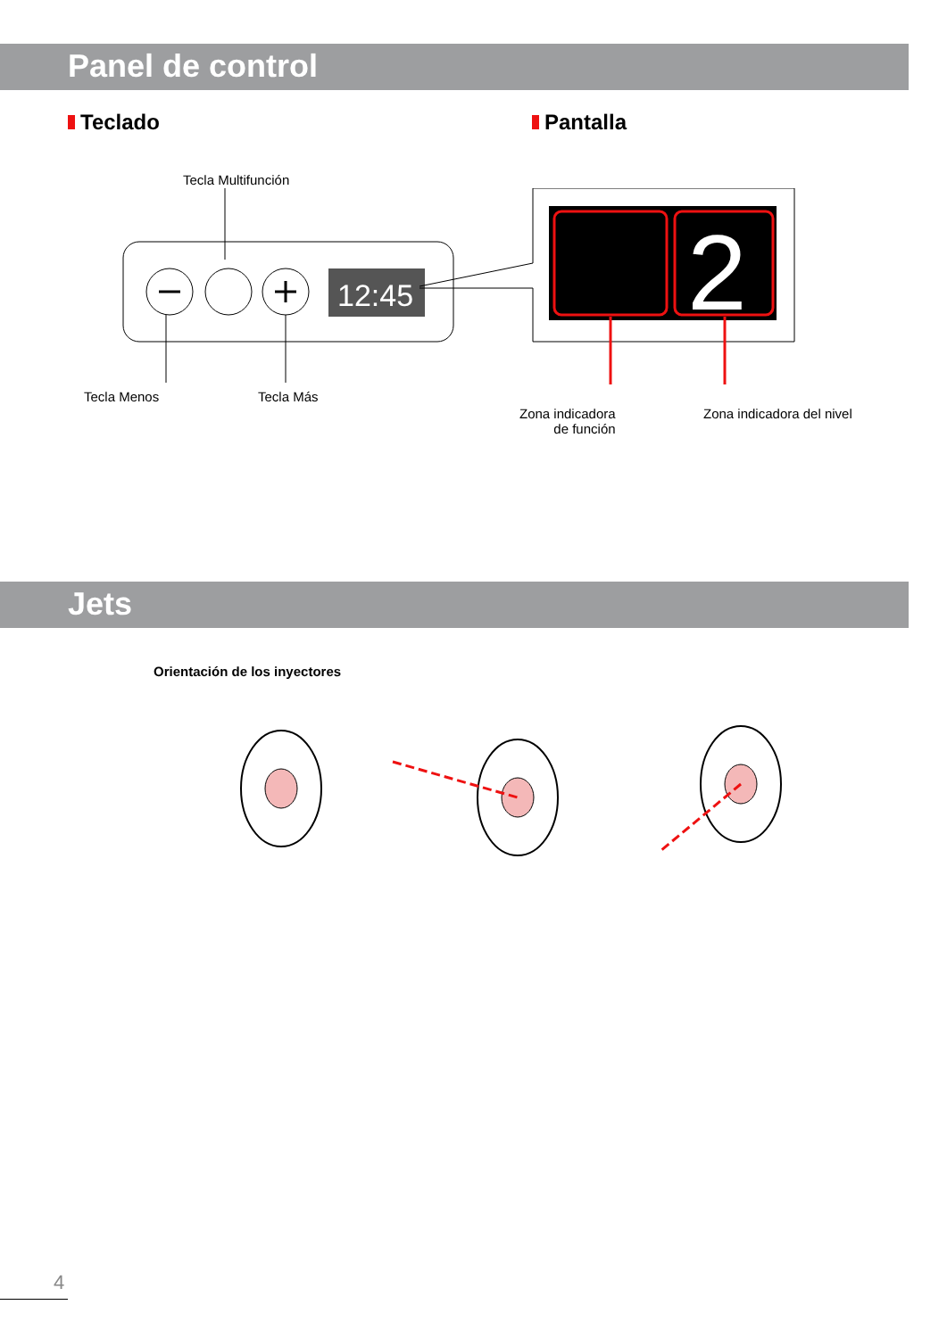Panel de control
Teclado Pantalla
Tecla Multifunción
12:45
2
Tecla Menos Tecla Más
Zona indicadora
de función
Zona indicadora del nivel
Jets
Orientación de los inyectores
4